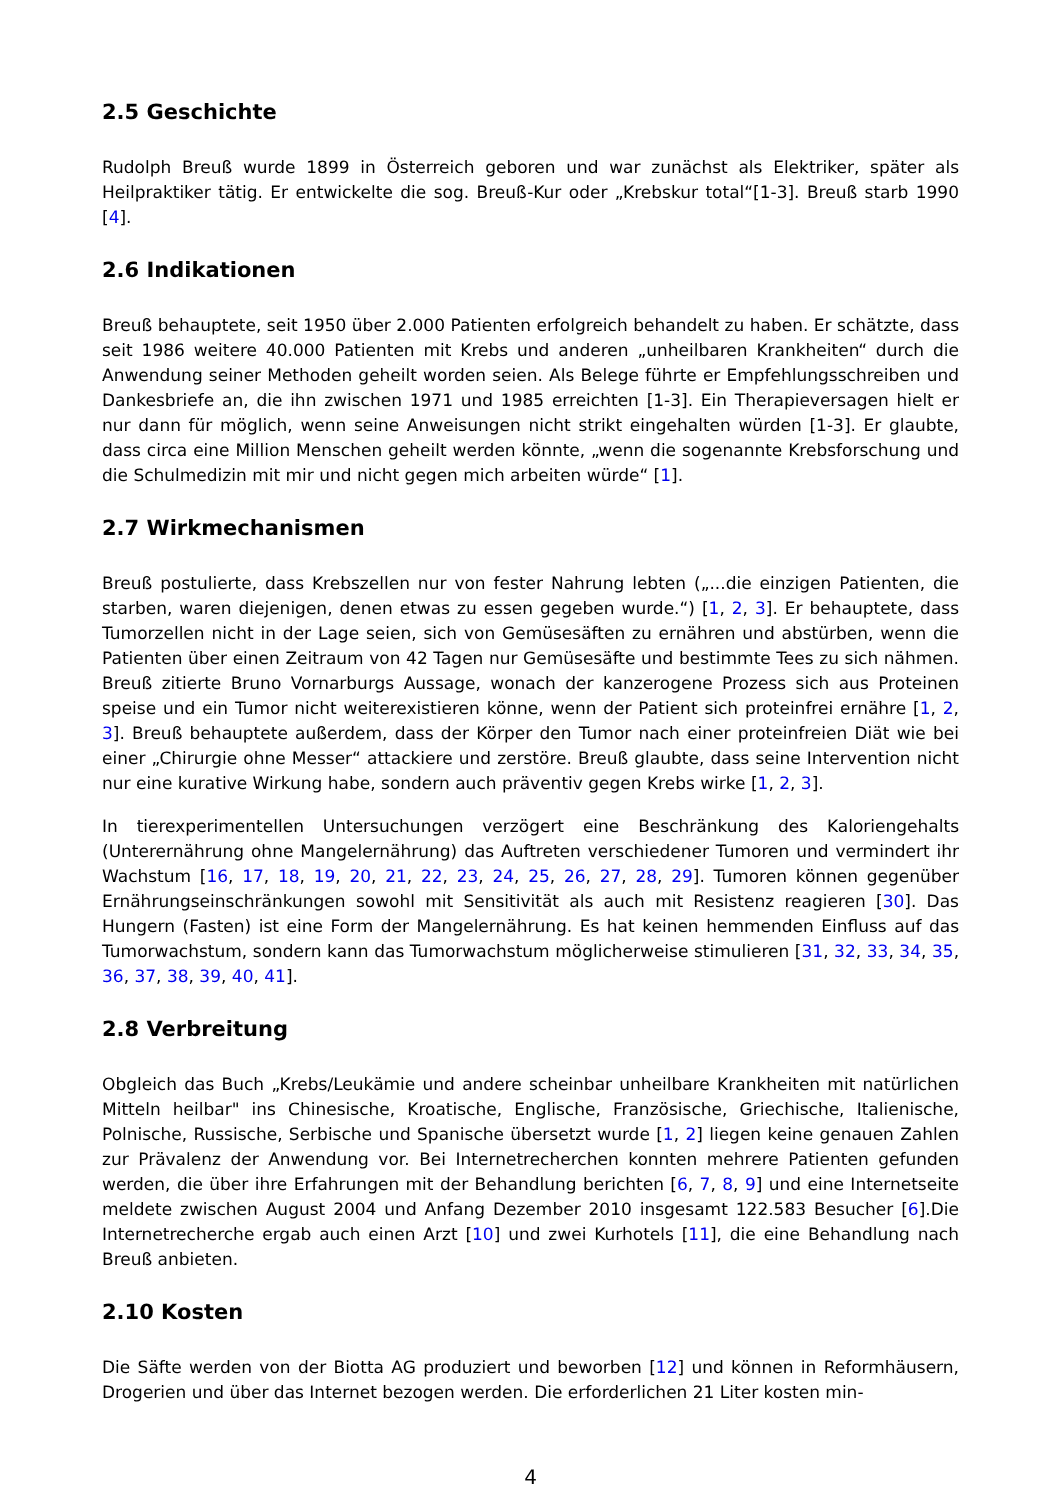2.5 Geschichte
Rudolph Breuß wurde 1899 in Österreich geboren und war zunächst als Elektriker, später als Heilpraktiker tätig. Er entwickelte die sog. Breuß-Kur oder „Krebskur total“[1-3]. Breuß starb 1990 [4].
2.6 Indikationen
Breuß behauptete, seit 1950 über 2.000 Patienten erfolgreich behandelt zu haben. Er schätzte, dass seit 1986 weitere 40.000 Patienten mit Krebs und anderen „unheilbaren Krankheiten“ durch die Anwendung seiner Methoden geheilt worden seien. Als Belege führte er Empfehlungsschreiben und Dankesbriefe an, die ihn zwischen 1971 und 1985 erreichten [1-3]. Ein Therapieversagen hielt er nur dann für möglich, wenn seine Anweisungen nicht strikt eingehalten würden [1-3]. Er glaubte, dass circa eine Million Menschen geheilt werden könnte, „wenn die sogenannte Krebsforschung und die Schulmedizin mit mir und nicht gegen mich arbeiten würde“ [1].
2.7 Wirkmechanismen
Breuß postulierte, dass Krebszellen nur von fester Nahrung lebten („...die einzigen Patienten, die starben, waren diejenigen, denen etwas zu essen gegeben wurde.“) [1, 2, 3]. Er behauptete, dass Tumorzellen nicht in der Lage seien, sich von Gemüsesäften zu ernähren und abstürben, wenn die Patienten über einen Zeitraum von 42 Tagen nur Gemüsesäfte und bestimmte Tees zu sich nähmen. Breuß zitierte Bruno Vornarburgs Aussage, wonach der kanzerogene Prozess sich aus Proteinen speise und ein Tumor nicht weiterexistieren könne, wenn der Patient sich proteinfrei ernähre [1, 2, 3]. Breuß behauptete außerdem, dass der Körper den Tumor nach einer proteinfreien Diät wie bei einer „Chirurgie ohne Messer“ attackiere und zerstöre. Breuß glaubte, dass seine Intervention nicht nur eine kurative Wirkung habe, sondern auch präventiv gegen Krebs wirke [1, 2, 3].
In tierexperimentellen Untersuchungen verzögert eine Beschränkung des Kaloriengehalts (Unterernährung ohne Mangelernährung) das Auftreten verschiedener Tumoren und vermindert ihr Wachstum [16, 17, 18, 19, 20, 21, 22, 23, 24, 25, 26, 27, 28, 29]. Tumoren können gegenüber Ernährungseinschränkungen sowohl mit Sensitivität als auch mit Resistenz reagieren [30]. Das Hungern (Fasten) ist eine Form der Mangelernährung. Es hat keinen hemmenden Einfluss auf das Tumorwachstum, sondern kann das Tumorwachstum möglicherweise stimulieren [31, 32, 33, 34, 35, 36, 37, 38, 39, 40, 41].
2.8 Verbreitung
Obgleich das Buch „Krebs/Leukämie und andere scheinbar unheilbare Krankheiten mit natürlichen Mitteln heilbar" ins Chinesische, Kroatische, Englische, Französische, Griechische, Italienische, Polnische, Russische, Serbische und Spanische übersetzt wurde [1, 2] liegen keine genauen Zahlen zur Prävalenz der Anwendung vor. Bei Internetrecherchen konnten mehrere Patienten gefunden werden, die über ihre Erfahrungen mit der Behandlung berichten [6, 7, 8, 9] und eine Internetseite meldete zwischen August 2004 und Anfang Dezember 2010 insgesamt 122.583 Besucher [6].Die Internetrecherche ergab auch einen Arzt [10] und zwei Kurhotels [11], die eine Behandlung nach Breuß anbieten.
2.10 Kosten
Die Säfte werden von der Biotta AG produziert und beworben [12] und können in Reformhäusern, Drogerien und über das Internet bezogen werden. Die erforderlichen 21 Liter kosten min-
4